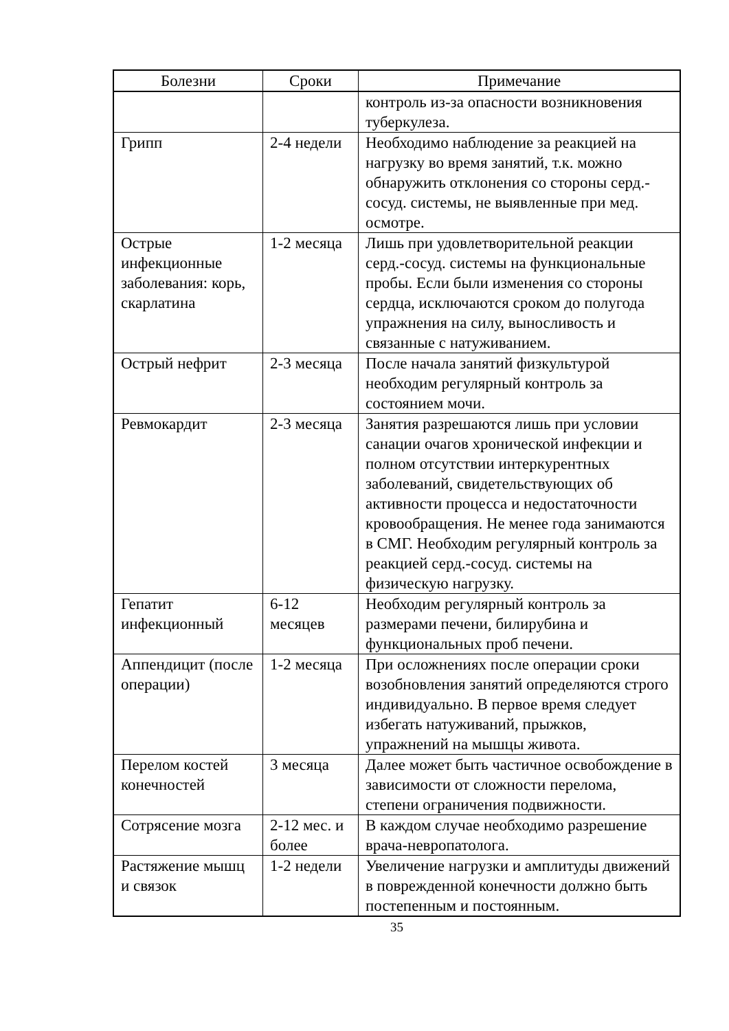| Болезни | Сроки | Примечание |
| --- | --- | --- |
| | | контроль из-за опасности возникновения туберкулеза. |
| Грипп | 2-4 недели | Необходимо наблюдение за реакцией на нагрузку во время занятий, т.к. можно обнаружить отклонения со стороны серд.-сосуд. системы, не выявленные при мед. осмотре. |
| Острые инфекционные заболевания: корь, скарлатина | 1-2 месяца | Лишь при удовлетворительной реакции серд.-сосуд. системы на функциональные пробы. Если были изменения со стороны сердца, исключаются сроком до полугода упражнения на силу, выносливость и связанные с натуживанием. |
| Острый нефрит | 2-3 месяца | После начала занятий физкультурой необходим регулярный контроль за состоянием мочи. |
| Ревмокардит | 2-3 месяца | Занятия разрешаются лишь при условии санации очагов хронической инфекции и полном отсутствии интеркурентных заболеваний, свидетельствующих об активности процесса и недостаточности кровообращения. Не менее года занимаются в СМГ. Необходим регулярный контроль за реакцией серд.-сосуд. системы на физическую нагрузку. |
| Гепатит инфекционный | 6-12 месяцев | Необходим регулярный контроль за размерами печени, билирубина и функциональных проб печени. |
| Аппендицит (после операции) | 1-2 месяца | При осложнениях после операции сроки возобновления занятий определяются строго индивидуально. В первое время следует избегать натуживаний, прыжков, упражнений на мышцы живота. |
| Перелом костей конечностей | 3 месяца | Далее может быть частичное освобождение в зависимости от сложности перелома, степени ограничения подвижности. |
| Сотрясение мозга | 2-12 мес. и более | В каждом случае необходимо разрешение врача-невропатолога. |
| Растяжение мышц и связок | 1-2 недели | Увеличение нагрузки и амплитуды движений в поврежденной конечности должно быть постепенным и постоянным. |
35